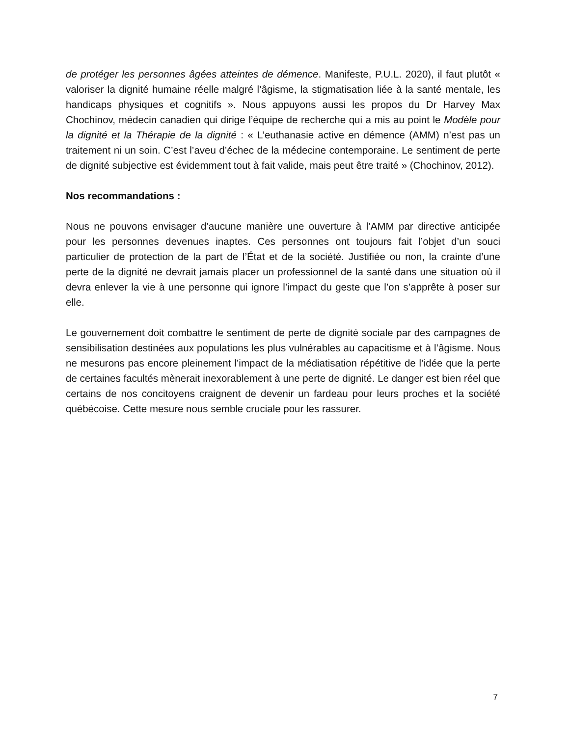de protéger les personnes âgées atteintes de démence. Manifeste, P.U.L. 2020), il faut plutôt « valoriser la dignité humaine réelle malgré l’âgisme, la stigmatisation liée à la santé mentale, les handicaps physiques et cognitifs ». Nous appuyons aussi les propos du Dr Harvey Max Chochinov, médecin canadien qui dirige l’équipe de recherche qui a mis au point le Modèle pour la dignité et la Thérapie de la dignité : « L’euthanasie active en démence (AMM) n’est pas un traitement ni un soin. C’est l’aveu d’échec de la médecine contemporaine. Le sentiment de perte de dignité subjective est évidemment tout à fait valide, mais peut être traité » (Chochinov, 2012).
Nos recommandations :
Nous ne pouvons envisager d’aucune manière une ouverture à l’AMM par directive anticipée pour les personnes devenues inaptes. Ces personnes ont toujours fait l’objet d’un souci particulier de protection de la part de l’État et de la société. Justifiée ou non, la crainte d’une perte de la dignité ne devrait jamais placer un professionnel de la santé dans une situation où il devra enlever la vie à une personne qui ignore l’impact du geste que l’on s’apprête à poser sur elle.
Le gouvernement doit combattre le sentiment de perte de dignité sociale par des campagnes de sensibilisation destinées aux populations les plus vulnérables au capacitisme et à l’âgisme. Nous ne mesurons pas encore pleinement l’impact de la médiatisation répétitive de l’idée que la perte de certaines facultés mènerait inexorablement à une perte de dignité. Le danger est bien réel que certains de nos concitoyens craignent de devenir un fardeau pour leurs proches et la société québécoise. Cette mesure nous semble cruciale pour les rassurer.
7